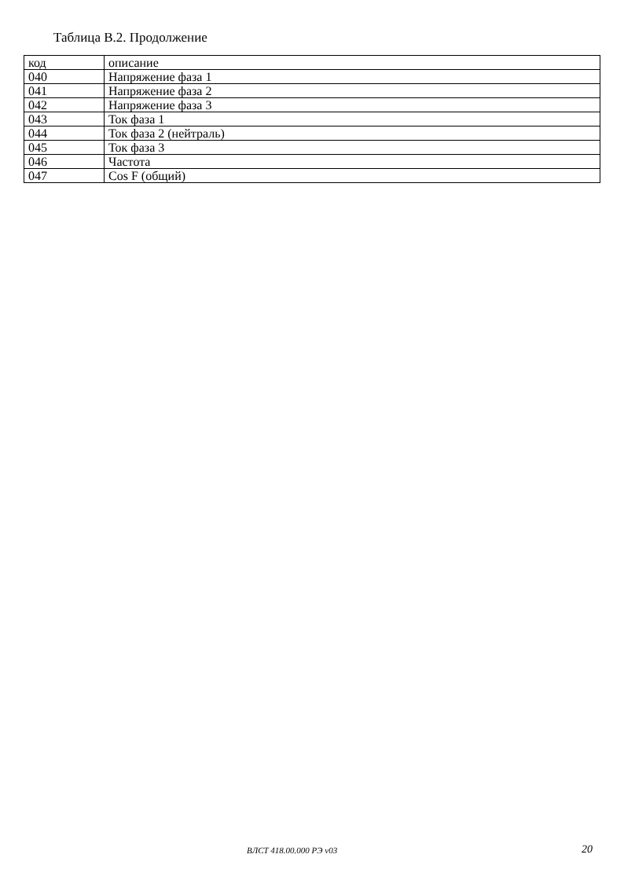Таблица В.2. Продолжение
| код | описание |
| --- | --- |
| 040 | Напряжение фаза 1 |
| 041 | Напряжение фаза 2 |
| 042 | Напряжение фаза 3 |
| 043 | Ток фаза 1 |
| 044 | Ток фаза 2 (нейтраль) |
| 045 | Ток фаза 3 |
| 046 | Частота |
| 047 | Cos F (общий) |
ВЛСТ 418.00.000 РЭ v03 20